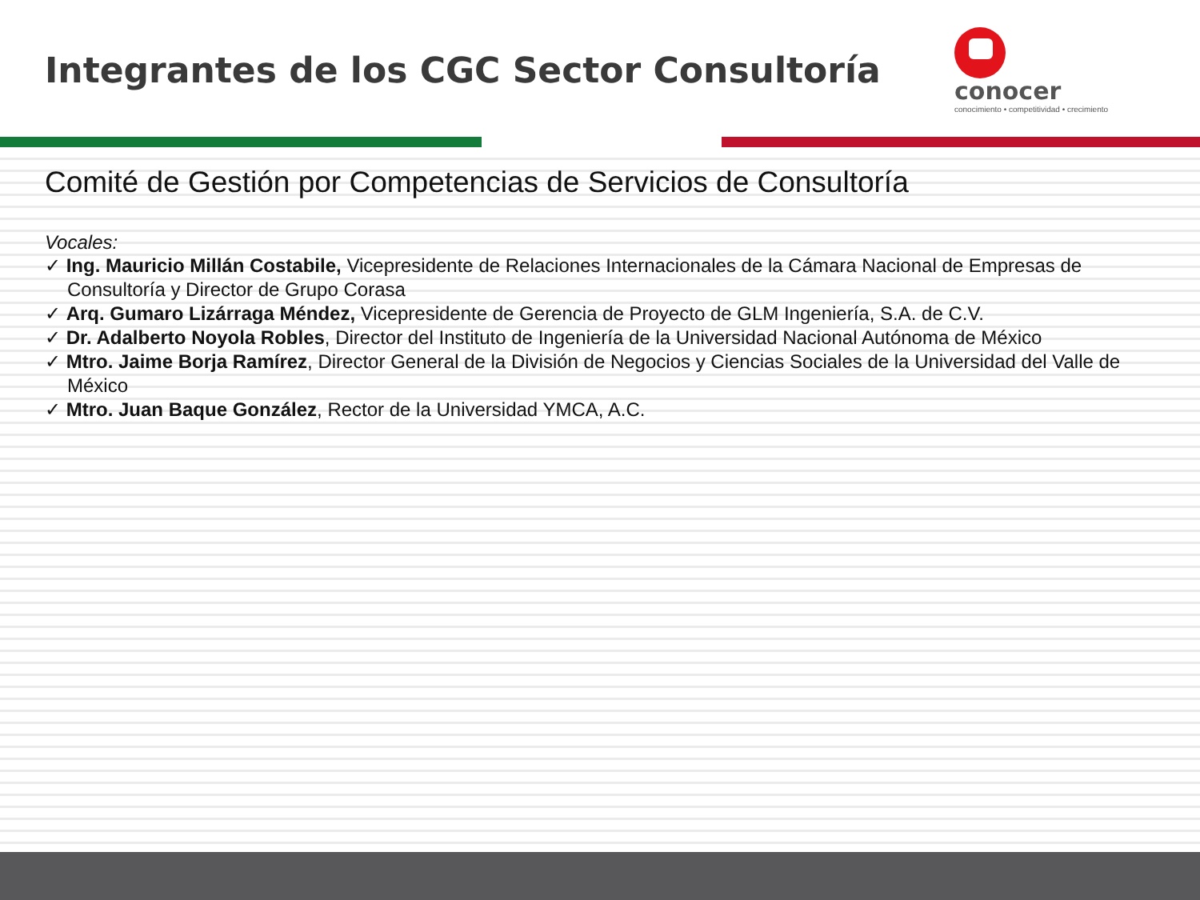Integrantes de los CGC Sector Consultoría
conocer
conocimiento • competitividad • crecimiento
Comité de Gestión por Competencias de Servicios de Consultoría
Vocales:
✓ Ing. Mauricio Millán Costabile, Vicepresidente de Relaciones Internacionales de la Cámara Nacional de Empresas de Consultoría y Director de Grupo Corasa
✓ Arq. Gumaro Lizárraga Méndez, Vicepresidente de Gerencia de Proyecto de GLM Ingeniería, S.A. de C.V.
✓ Dr. Adalberto Noyola Robles, Director del Instituto de Ingeniería de la Universidad Nacional Autónoma de México
✓ Mtro. Jaime Borja Ramírez, Director General de la División de Negocios y Ciencias Sociales de la Universidad del Valle de México
✓ Mtro. Juan Baque González, Rector de la Universidad YMCA, A.C.